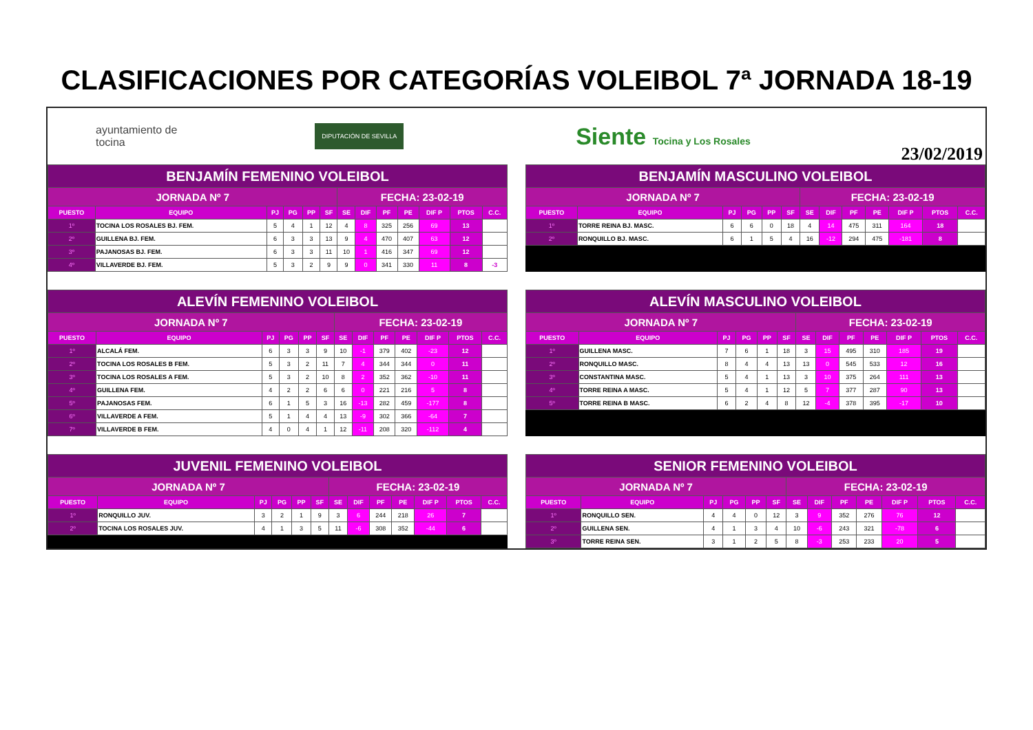CLASIFICACIONES POR CATEGORÍAS VOLEIBOL 7ª JORNADA 18-19
ayuntamiento de
tocina DIPUTACIÓN DE SEVILLA Siente Tocina y Los Rosales
23/02/2019
| BENJAMÍN FEMENINO VOLEIBOL | | | | | | | | | | | | |
| JORNADA Nº 7 | | | | | | FECHA: 23-02-19 | | | | | | |
| PUESTO | EQUIPO | PJ | PG | PP | SF | SE | DIF | PF | PE | DIF P | PTOS | C.C. |
| 1º | TOCINA LOS ROSALES BJ. FEM. | 5 | 4 | 1 | 12 | 4 | 8 | 325 | 256 | 69 | 13 | |
| 2º | GUILLENA BJ. FEM. | 6 | 3 | 3 | 13 | 9 | 4 | 470 | 407 | 63 | 12 | |
| 3º | PAJANOSAS BJ. FEM. | 6 | 3 | 3 | 11 | 10 | 1 | 416 | 347 | 69 | 12 | |
| 4º | VILLAVERDE BJ. FEM. | 5 | 3 | 2 | 9 | 9 | 0 | 341 | 330 | 11 | 8 | -3 |
| BENJAMÍN MASCULINO VOLEIBOL | | | | | | | | | | | | |
| JORNADA Nº 7 | | | | | | FECHA: 23-02-19 | | | | | | |
| PUESTO | EQUIPO | PJ | PG | PP | SF | SE | DIF | PF | PE | DIF P | PTOS | C.C. |
| 1º | TORRE REINA BJ. MASC. | 6 | 6 | 0 | 18 | 4 | 14 | 475 | 311 | 164 | 18 | |
| 2º | RONQUILLO BJ. MASC. | 6 | 1 | 5 | 4 | 16 | -12 | 294 | 475 | -181 | 8 | |
| ALEVÍN FEMENINO VOLEIBOL | | | | | | | | | | | | |
| JORNADA Nº 7 | | | | | | FECHA: 23-02-19 | | | | | | |
| PUESTO | EQUIPO | PJ | PG | PP | SF | SE | DIF | PF | PE | DIF P | PTOS | C.C. |
| 1º | ALCALÁ FEM. | 6 | 3 | 3 | 9 | 10 | -1 | 379 | 402 | -23 | 12 | |
| 2º | TOCINA LOS ROSALES B FEM. | 5 | 3 | 2 | 11 | 7 | 4 | 344 | 344 | 0 | 11 | |
| 3º | TOCINA LOS ROSALES A FEM. | 5 | 3 | 2 | 10 | 8 | 2 | 352 | 362 | -10 | 11 | |
| 4º | GUILLENA FEM. | 4 | 2 | 2 | 6 | 6 | 0 | 221 | 216 | 5 | 8 | |
| 5º | PAJANOSAS FEM. | 6 | 1 | 5 | 3 | 16 | -13 | 282 | 459 | -177 | 8 | |
| 6º | VILLAVERDE A FEM. | 5 | 1 | 4 | 4 | 13 | -9 | 302 | 366 | -64 | 7 | |
| 7º | VILLAVERDE B FEM. | 4 | 0 | 4 | 1 | 12 | -11 | 208 | 320 | -112 | 4 | |
| ALEVÍN MASCULINO VOLEIBOL | | | | | | | | | | | | |
| JORNADA Nº 7 | | | | | | FECHA: 23-02-19 | | | | | | |
| PUESTO | EQUIPO | PJ | PG | PP | SF | SE | DIF | PF | PE | DIF P | PTOS | C.C. |
| 1º | GUILLENA MASC. | 7 | 6 | 1 | 18 | 3 | 15 | 495 | 310 | 185 | 19 | |
| 2º | RONQUILLO MASC. | 8 | 4 | 4 | 13 | 13 | 0 | 545 | 533 | 12 | 16 | |
| 3º | CONSTANTINA MASC. | 5 | 4 | 1 | 13 | 3 | 10 | 375 | 264 | 111 | 13 | |
| 4º | TORRE REINA A MASC. | 5 | 4 | 1 | 12 | 5 | 7 | 377 | 287 | 90 | 13 | |
| 5º | TORRE REINA B MASC. | 6 | 2 | 4 | 8 | 12 | -4 | 378 | 395 | -17 | 10 | |
| JUVENIL FEMENINO VOLEIBOL | | | | | | | | | | | | |
| JORNADA Nº 7 | | | | | | FECHA: 23-02-19 | | | | | | |
| PUESTO | EQUIPO | PJ | PG | PP | SF | SE | DIF | PF | PE | DIF P | PTOS | C.C. |
| 1º | RONQUILLO JUV. | 3 | 2 | 1 | 9 | 3 | 6 | 244 | 218 | 26 | 7 | |
| 2º | TOCINA LOS ROSALES JUV. | 4 | 1 | 3 | 5 | 11 | -6 | 308 | 352 | -44 | 6 | |
| SENIOR FEMENINO VOLEIBOL | | | | | | | | | | | | |
| JORNADA Nº 7 | | | | | | FECHA: 23-02-19 | | | | | | |
| PUESTO | EQUIPO | PJ | PG | PP | SF | SE | DIF | PF | PE | DIF P | PTOS | C.C. |
| 1º | RONQUILLO SEN. | 4 | 4 | 0 | 12 | 3 | 9 | 352 | 276 | 76 | 12 | |
| 2º | GUILLENA SEN. | 4 | 1 | 3 | 4 | 10 | -6 | 243 | 321 | -78 | 6 | |
| 3º | TORRE REINA SEN. | 3 | 1 | 2 | 5 | 8 | -3 | 253 | 233 | 20 | 5 | |